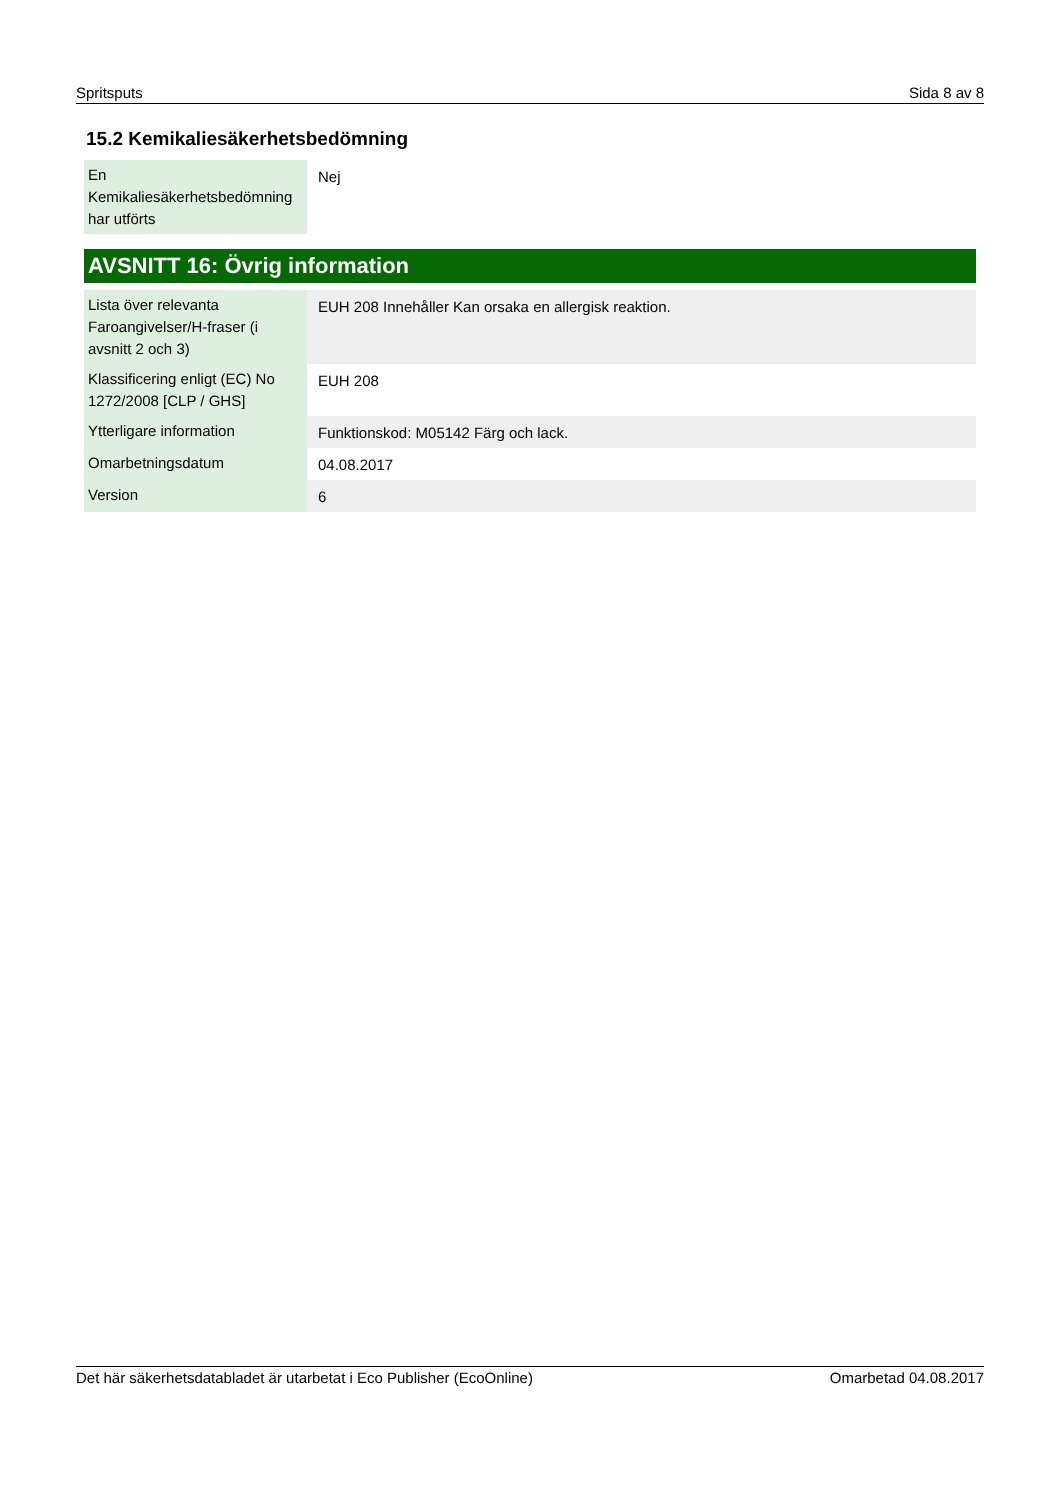Spritsputs Sida 8 av 8
15.2 Kemikaliesäkerhetsbedömning
| En Kemikaliesäkerhetsbedömning har utförts | Nej |
AVSNITT 16: Övrig information
| Lista över relevanta Faroangivelser/H-fraser (i avsnitt 2 och 3) | EUH 208 Innehåller Kan orsaka en allergisk reaktion. |
| Klassificering enligt (EC) No 1272/2008 [CLP / GHS] | EUH 208 |
| Ytterligare information | Funktionskod: M05142 Färg och lack. |
| Omarbetningsdatum | 04.08.2017 |
| Version | 6 |
Det här säkerhetsdatabladet är utarbetat i Eco Publisher (EcoOnline) Omarbetad 04.08.2017